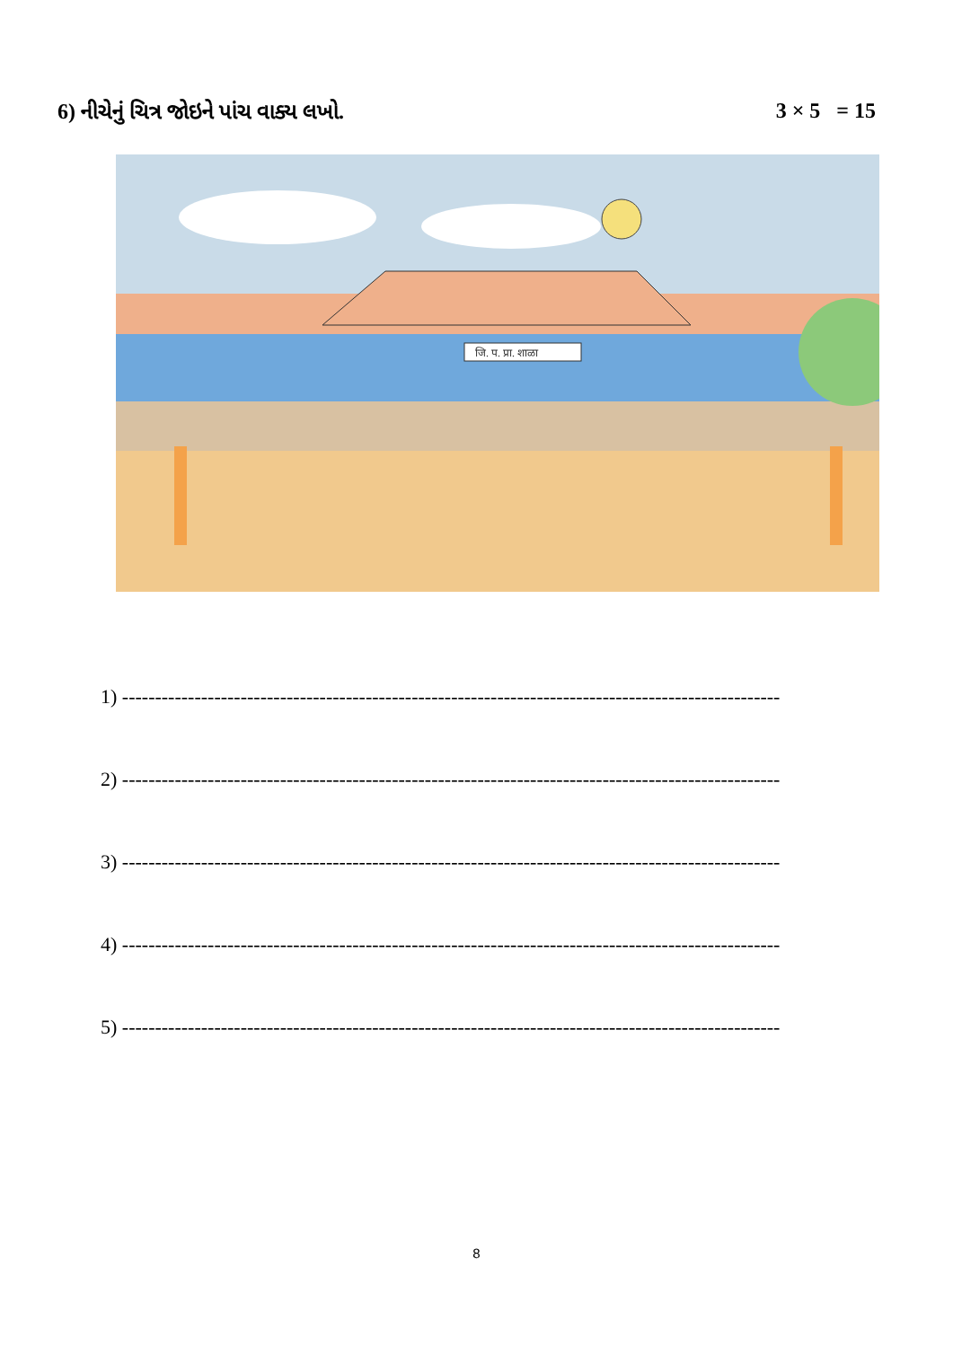6) નીચેનું ચિત્ર જોઇને પાંચ વાક્ય લખો. 3 × 5 = 15
जि. प. प्रा. शाळा
1) ----------------------------------------------------------------------------------------------------
2) ----------------------------------------------------------------------------------------------------
3) ----------------------------------------------------------------------------------------------------
4) ----------------------------------------------------------------------------------------------------
5) ----------------------------------------------------------------------------------------------------
8